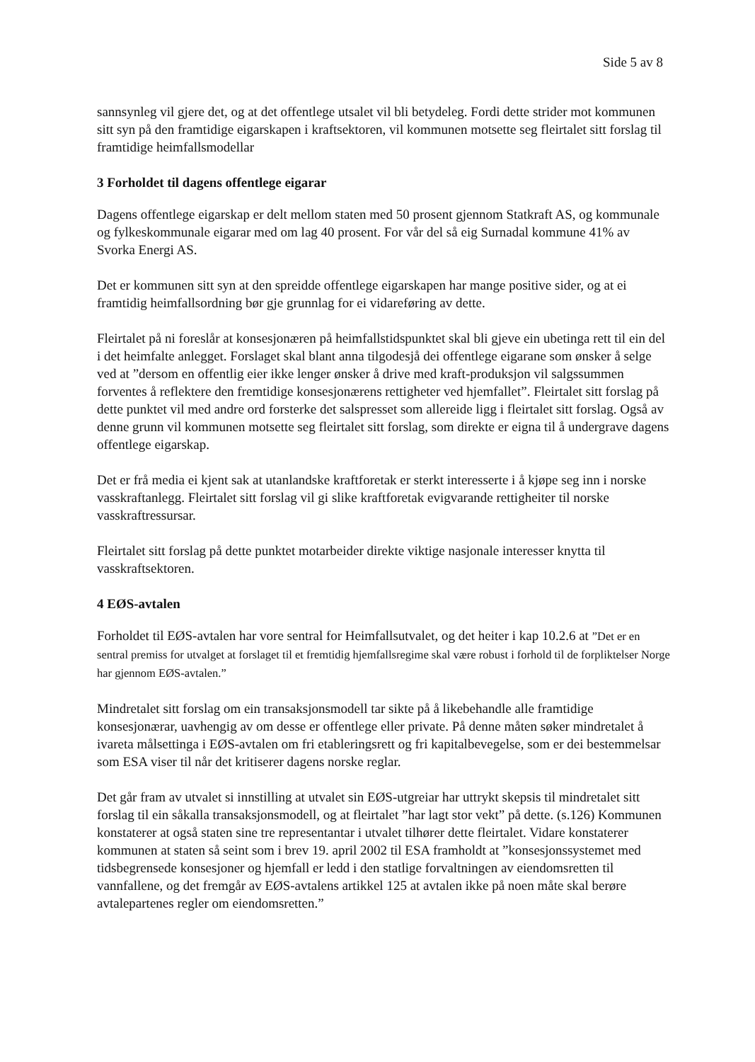Side 5 av 8
sannsynleg vil gjere det, og at det offentlege utsalet vil bli betydeleg. Fordi dette strider mot kommunen sitt syn på den framtidige eigarskapen i kraftsektoren, vil kommunen motsette seg fleirtalet sitt forslag til framtidige heimfallsmodellar
3 Forholdet til dagens offentlege eigarar
Dagens offentlege eigarskap er delt mellom staten med 50 prosent gjennom Statkraft AS, og kommunale og fylkeskommunale eigarar med om lag 40 prosent. For vår del så eig Surnadal kommune 41% av Svorka Energi AS.
Det er kommunen sitt syn at den spreidde offentlege eigarskapen har mange positive sider, og at ei framtidig heimfallsordning bør gje grunnlag for ei vidareføring av dette.
Fleirtalet på ni foreslår at konsesjonæren på heimfallstidspunktet skal bli gjeve ein ubetinga rett til ein del i det heimfalte anlegget. Forslaget skal blant anna tilgodesjå dei offentlege eigarane som ønsker å selge ved at ”dersom en offentlig eier ikke lenger ønsker å drive med kraft-produksjon vil salgssummen forventes å reflektere den fremtidige konsesjonærens rettigheter ved hjemfallet”. Fleirtalet sitt forslag på dette punktet vil med andre ord forsterke det salspresset som allereide ligg i fleirtalet sitt forslag. Også av denne grunn vil kommunen motsette seg fleirtalet sitt forslag, som direkte er eigna til å undergrave dagens offentlege eigarskap.
Det er frå media ei kjent sak at utanlandske kraftforetak er sterkt interesserte i å kjøpe seg inn i norske vasskraftanlegg. Fleirtalet sitt forslag vil gi slike kraftforetak evigvarande rettigheiter til norske vasskraftressursar.
Fleirtalet sitt forslag på dette punktet motarbeider direkte viktige nasjonale interesser knytta til vasskraftsektoren.
4 EØS-avtalen
Forholdet til EØS-avtalen har vore sentral for Heimfallsutvalet, og det heiter i kap 10.2.6 at ”Det er en sentral premiss for utvalget at forslaget til et fremtidig hjemfallsregime skal være robust i forhold til de forpliktelser Norge har gjennom EØS-avtalen.”
Mindretalet sitt forslag om ein transaksjonsmodell tar sikte på å likebehandle alle framtidige konsesjonærar, uavhengig av om desse er offentlege eller private. På denne måten søker mindretalet å ivareta målsettinga i EØS-avtalen om fri etableringsrett og fri kapitalbevegelse, som er dei bestemmelsar som ESA viser til når det kritiserer dagens norske reglar.
Det går fram av utvalet si innstilling at utvalet sin EØS-utgreiar har uttrykt skepsis til mindretalet sitt forslag til ein såkalla transaksjonsmodell, og at fleirtalet ”har lagt stor vekt” på dette. (s.126) Kommunen konstaterer at også staten sine tre representantar i utvalet tilhører dette fleirtalet. Vidare konstaterer kommunen at staten så seint som i brev 19. april 2002 til ESA framholdt at ”konsesjonssystemet med tidsbegrensede konsesjoner og hjemfall er ledd i den statlige forvaltningen av eiendomsretten til vannfallene, og det fremgår av EØS-avtalens artikkel 125 at avtalen ikke på noen måte skal berøre avtalepartenes regler om eiendomsretten.”